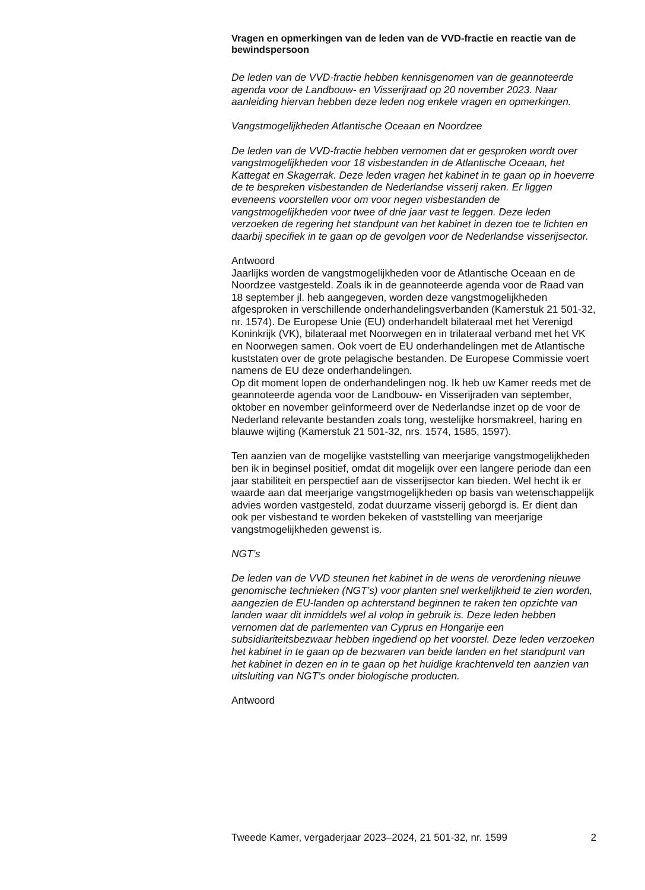Vragen en opmerkingen van de leden van de VVD-fractie en reactie van de bewindspersoon
De leden van de VVD-fractie hebben kennisgenomen van de geannoteerde agenda voor de Landbouw- en Visserijraad op 20 november 2023. Naar aanleiding hiervan hebben deze leden nog enkele vragen en opmerkingen.
Vangstmogelijkheden Atlantische Oceaan en Noordzee
De leden van de VVD-fractie hebben vernomen dat er gesproken wordt over vangstmogelijkheden voor 18 visbestanden in de Atlantische Oceaan, het Kattegat en Skagerrak. Deze leden vragen het kabinet in te gaan op in hoeverre de te bespreken visbestanden de Nederlandse visserij raken. Er liggen eveneens voorstellen voor om voor negen visbestanden de vangstmogelijkheden voor twee of drie jaar vast te leggen. Deze leden verzoeken de regering het standpunt van het kabinet in dezen toe te lichten en daarbij specifiek in te gaan op de gevolgen voor de Nederlandse visserijsector.
Antwoord
Jaarlijks worden de vangstmogelijkheden voor de Atlantische Oceaan en de Noordzee vastgesteld. Zoals ik in de geannoteerde agenda voor de Raad van 18 september jl. heb aangegeven, worden deze vangstmogelijkheden afgesproken in verschillende onderhandelingsverbanden (Kamerstuk 21 501-32, nr. 1574). De Europese Unie (EU) onderhandelt bilateraal met het Verenigd Koninkrijk (VK), bilateraal met Noorwegen en in trilateraal verband met het VK en Noorwegen samen. Ook voert de EU onderhandelingen met de Atlantische kuststaten over de grote pelagische bestanden. De Europese Commissie voert namens de EU deze onderhandelingen.
Op dit moment lopen de onderhandelingen nog. Ik heb uw Kamer reeds met de geannoteerde agenda voor de Landbouw- en Visserijraden van september, oktober en november geïnformeerd over de Nederlandse inzet op de voor de Nederland relevante bestanden zoals tong, westelijke horsmakreel, haring en blauwe wijting (Kamerstuk 21 501-32, nrs. 1574, 1585, 1597).
Ten aanzien van de mogelijke vaststelling van meerjarige vangstmogelijkheden ben ik in beginsel positief, omdat dit mogelijk over een langere periode dan een jaar stabiliteit en perspectief aan de visserijsector kan bieden. Wel hecht ik er waarde aan dat meerjarige vangstmogelijkheden op basis van wetenschappelijk advies worden vastgesteld, zodat duurzame visserij geborgd is. Er dient dan ook per visbestand te worden bekeken of vaststelling van meerjarige vangstmogelijkheden gewenst is.
NGT’s
De leden van de VVD steunen het kabinet in de wens de verordening nieuwe genomische technieken (NGT’s) voor planten snel werkelijkheid te zien worden, aangezien de EU-landen op achterstand beginnen te raken ten opzichte van landen waar dit inmiddels wel al volop in gebruik is. Deze leden hebben vernomen dat de parlementen van Cyprus en Hongarije een subsidiariteitsbezwaar hebben ingediend op het voorstel. Deze leden verzoeken het kabinet in te gaan op de bezwaren van beide landen en het standpunt van het kabinet in dezen en in te gaan op het huidige krachtenveld ten aanzien van uitsluiting van NGT’s onder biologische producten.
Antwoord
Tweede Kamer, vergaderjaar 2023–2024, 21 501-32, nr. 1599 2